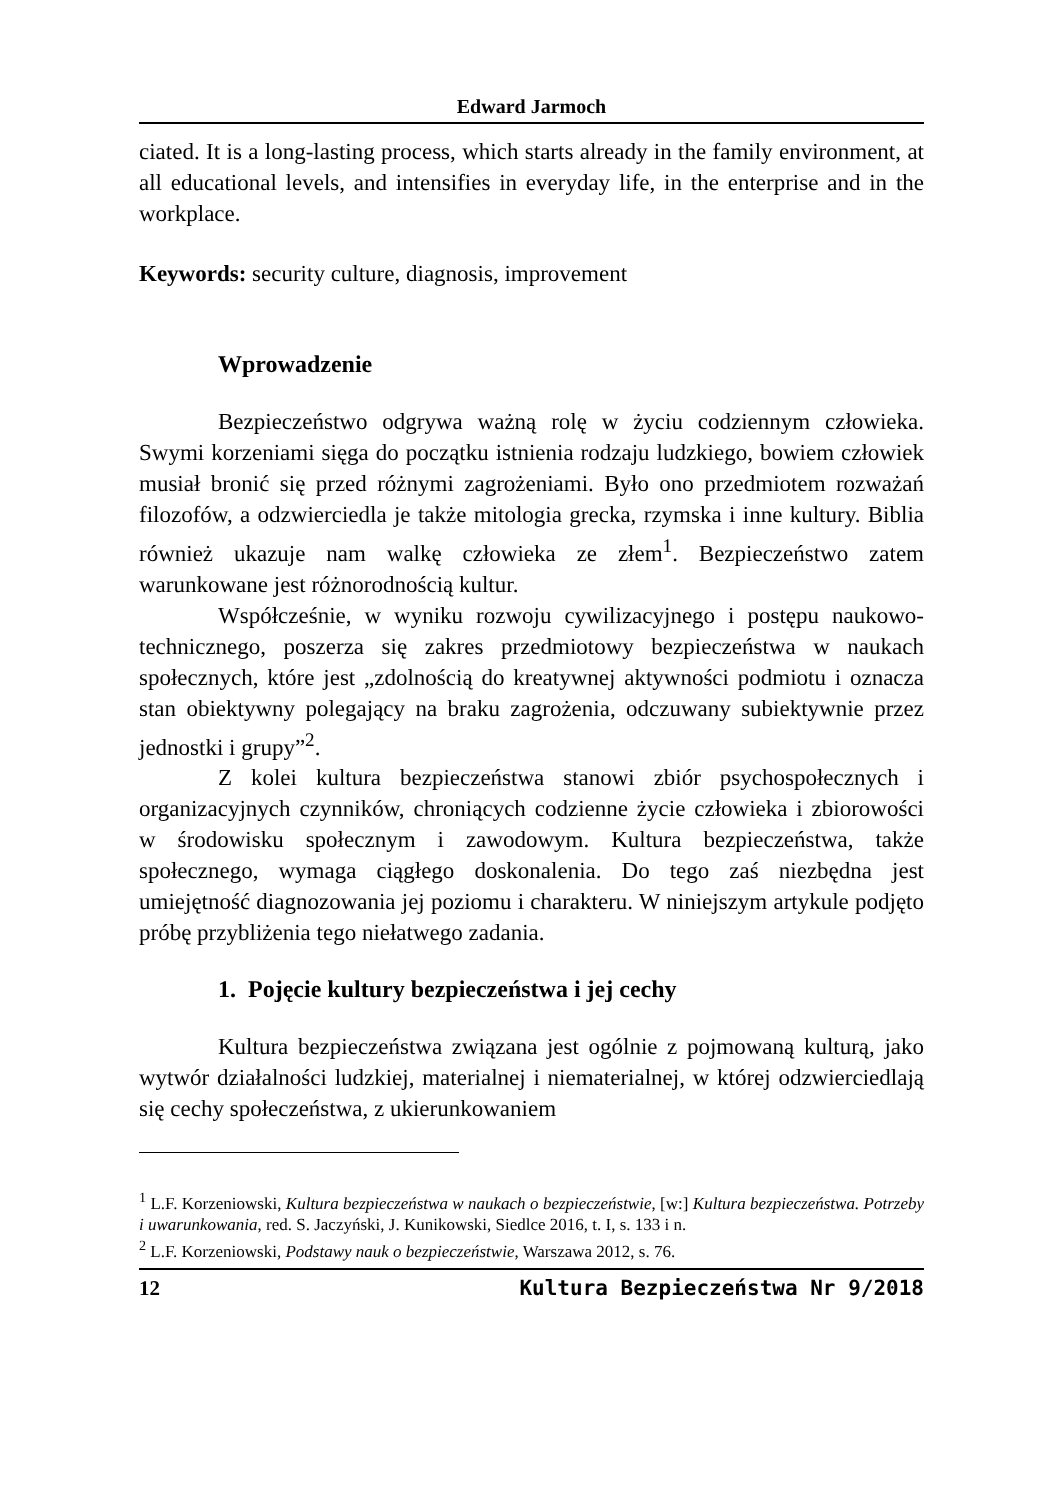Edward Jarmoch
ciated. It is a long-lasting process, which starts already in the family environment, at all educational levels, and intensifies in everyday life, in the enterprise and in the workplace.
Keywords: security culture, diagnosis, improvement
Wprowadzenie
Bezpieczeństwo odgrywa ważną rolę w życiu codziennym człowieka. Swymi korzeniami sięga do początku istnienia rodzaju ludzkiego, bowiem człowiek musiał bronić się przed różnymi zagrożeniami. Było ono przedmiotem rozważań filozofów, a odzwierciedla je także mitologia grecka, rzymska i inne kultury. Biblia również ukazuje nam walkę człowieka ze złem<sup>1</sup>. Bezpieczeństwo zatem warunkowane jest różnorodnością kultur.
Współcześnie, w wyniku rozwoju cywilizacyjnego i postępu naukowo-technicznego, poszerza się zakres przedmiotowy bezpieczeństwa w naukach społecznych, które jest „zdolnością do kreatywnej aktywności podmiotu i oznacza stan obiektywny polegający na braku zagrożenia, odczuwany subiektywnie przez jednostki i grupy”<sup>2</sup>.
Z kolei kultura bezpieczeństwa stanowi zbiór psychospołecznych i organizacyjnych czynników, chroniących codzienne życie człowieka i zbiorowości w środowisku społecznym i zawodowym. Kultura bezpieczeństwa, także społecznego, wymaga ciągłego doskonalenia. Do tego zaś niezbędna jest umiejętność diagnozowania jej poziomu i charakteru. W niniejszym artykule podjęto próbę przybliżenia tego niełatwego zadania.
1. Pojęcie kultury bezpieczeństwa i jej cechy
Kultura bezpieczeństwa związana jest ogólnie z pojmowaną kulturą, jako wytwór działalności ludzkiej, materialnej i niematerialnej, w której odzwierciedlają się cechy społeczeństwa, z ukierunkowaniem
<sup>1</sup> L.F. Korzeniowski, Kultura bezpieczeństwa w naukach o bezpieczeństwie, [w:] Kultura bezpieczeństwa. Potrzeby i uwarunkowania, red. S. Jaczyński, J. Kunikowski, Siedlce 2016, t. I, s. 133 i n.
<sup>2</sup> L.F. Korzeniowski, Podstawy nauk o bezpieczeństwie, Warszawa 2012, s. 76.
12 Kultura Bezpieczeństwa Nr 9/2018